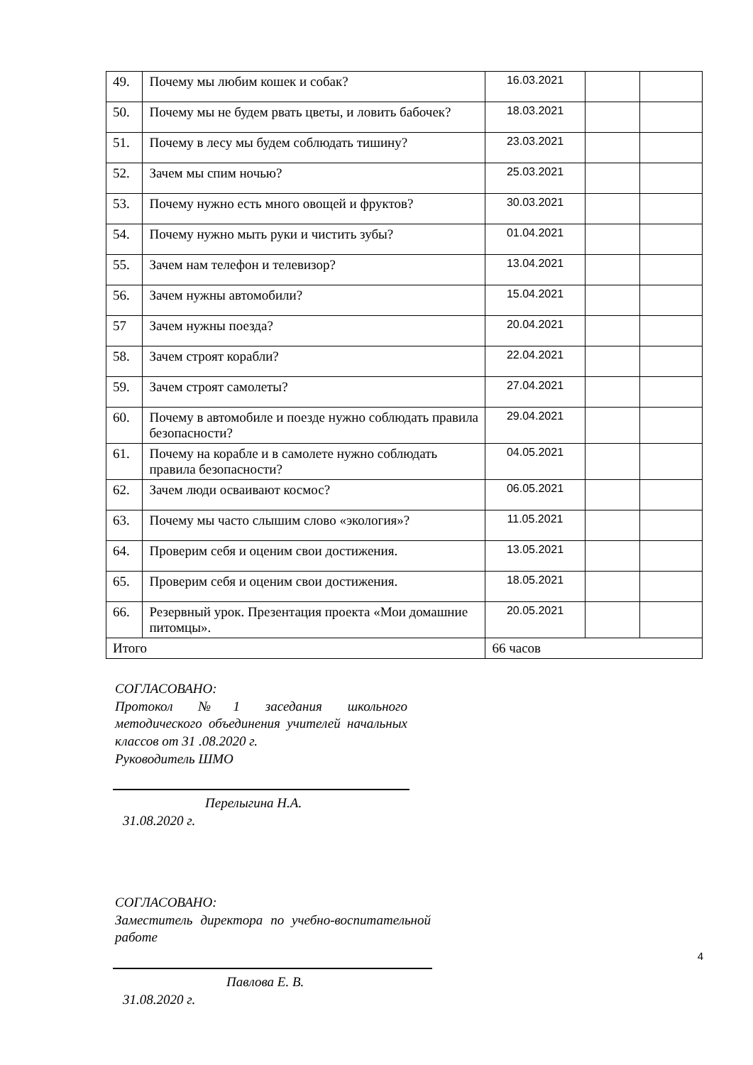| 49. | Почему мы любим кошек и собак? | 16.03.2021 | | |
| 50. | Почему мы не будем рвать цветы, и ловить бабочек? | 18.03.2021 | | |
| 51. | Почему в лесу мы будем соблюдать тишину? | 23.03.2021 | | |
| 52. | Зачем мы спим ночью? | 25.03.2021 | | |
| 53. | Почему нужно есть много овощей и фруктов? | 30.03.2021 | | |
| 54. | Почему нужно мыть руки и чистить зубы? | 01.04.2021 | | |
| 55. | Зачем нам телефон и телевизор? | 13.04.2021 | | |
| 56. | Зачем нужны автомобили? | 15.04.2021 | | |
| 57 | Зачем нужны поезда? | 20.04.2021 | | |
| 58. | Зачем строят корабли? | 22.04.2021 | | |
| 59. | Зачем строят самолеты? | 27.04.2021 | | |
| 60. | Почему в автомобиле и поезде нужно соблюдать правила безопасности? | 29.04.2021 | | |
| 61. | Почему на корабле и в самолете нужно соблюдать правила безопасности? | 04.05.2021 | | |
| 62. | Зачем люди осваивают космос? | 06.05.2021 | | |
| 63. | Почему мы часто слышим слово «экология»? | 11.05.2021 | | |
| 64. | Проверим себя и оценим свои достижения. | 13.05.2021 | | |
| 65. | Проверим себя и оценим свои достижения. | 18.05.2021 | | |
| 66. | Резервный урок. Презентация проекта «Мои домашние питомцы». | 20.05.2021 | | |
| Итого | | 66 часов | | |
СОГЛАСОВАНО:
Протокол №1 заседания школьного методического объединения учителей начальных классов от 31 .08.2020 г.
Руководитель ШМО
Перелыгина Н.А.
31.08.2020 г.
СОГЛАСОВАНО:
Заместитель директора по учебно-воспитательной работе
Павлова Е. В.
31.08.2020 г.
4